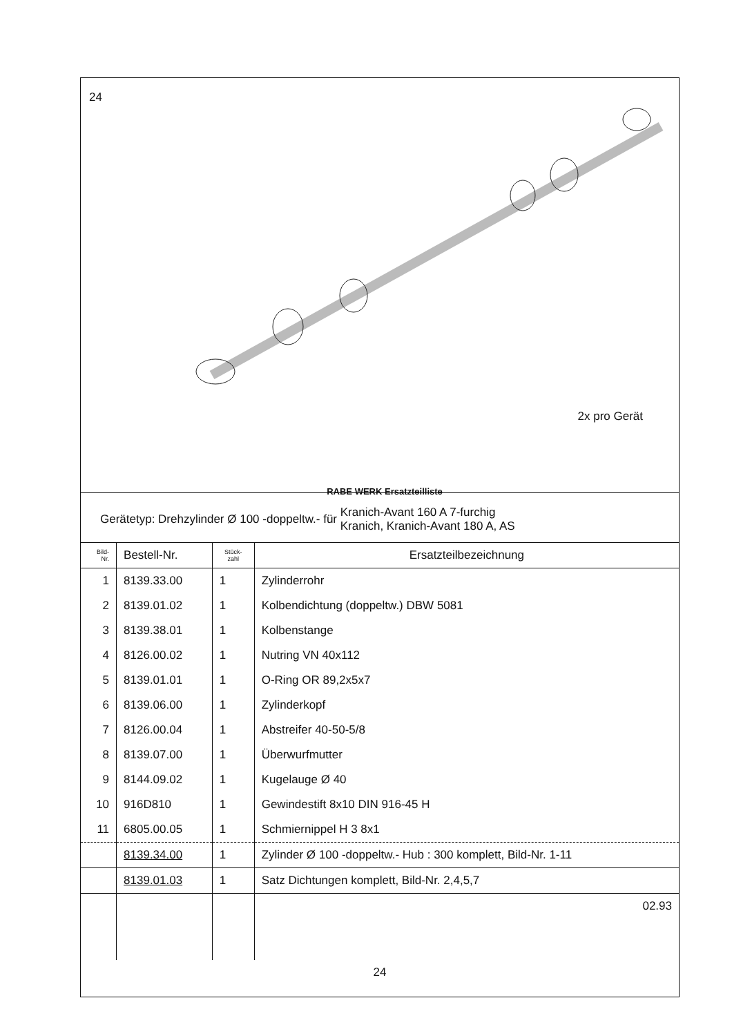24
2x pro Gerät
RABE WERK Ersatzteilliste
Gerätetyp: Drehzylinder Ø 100 -doppeltw.- für Kranich-Avant 160 A 7-furchig
Kranich, Kranich-Avant 180 A, AS
| Bild- Nr. | Bestell-Nr. | Stück- zahl | Ersatzteilbezeichnung |
| --- | --- | --- | --- |
| 1 | 8139.33.00 | 1 | Zylinderrohr |
| 2 | 8139.01.02 | 1 | Kolbendichtung (doppeltw.) DBW 5081 |
| 3 | 8139.38.01 | 1 | Kolbenstange |
| 4 | 8126.00.02 | 1 | Nutring VN 40x112 |
| 5 | 8139.01.01 | 1 | O-Ring OR 89,2x5x7 |
| 6 | 8139.06.00 | 1 | Zylinderkopf |
| 7 | 8126.00.04 | 1 | Abstreifer 40-50-5/8 |
| 8 | 8139.07.00 | 1 | Überwurfmutter |
| 9 | 8144.09.02 | 1 | Kugelauge Ø 40 |
| 10 | 916D810 | 1 | Gewindestift 8x10 DIN 916-45 H |
| 11 | 6805.00.05 | 1 | Schmiernippel H 3 8x1 |
| | 8139.34.00 | 1 | Zylinder Ø 100 -doppeltw.- Hub : 300 komplett, Bild-Nr. 1-11 |
| | 8139.01.03 | 1 | Satz Dichtungen komplett, Bild-Nr. 2,4,5,7 |
| | | | 02.93 |
24